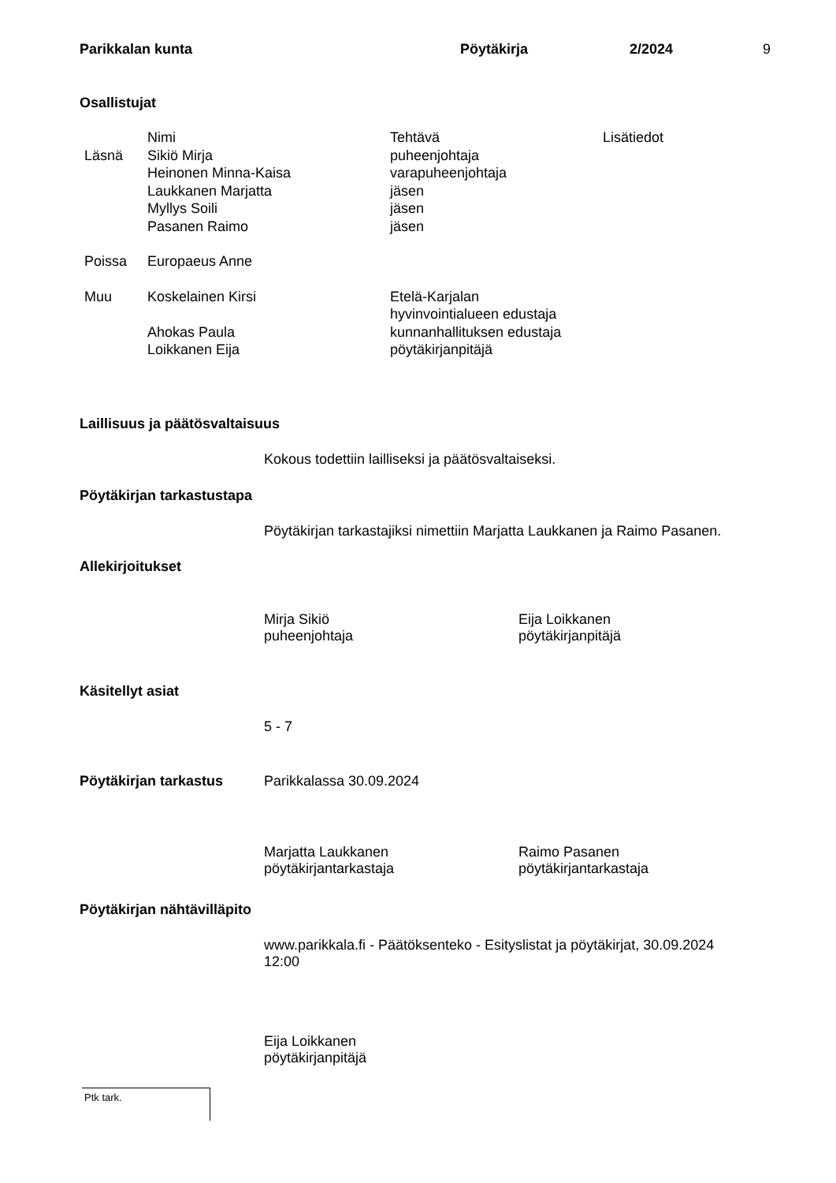Parikkalan kunta Pöytäkirja 2/2024 9
Osallistujat
| | Nimi | Tehtävä | Lisätiedot |
| --- | --- | --- | --- |
| Läsnä | Sikiö Mirja | puheenjohtaja | |
| | Heinonen Minna-Kaisa | varapuheenjohtaja | |
| | Laukkanen Marjatta | jäsen | |
| | Myllys Soili | jäsen | |
| | Pasanen Raimo | jäsen | |
| Poissa | Europaeus Anne | | |
| Muu | Koskelainen Kirsi | Etelä-Karjalan hyvinvointialueen edustaja | |
| | Ahokas Paula | kunnanhallituksen edustaja | |
| | Loikkanen Eija | pöytäkirjanpitäjä | |
Laillisuus ja päätösvaltaisuus
Kokous todettiin lailliseksi ja päätösvaltaiseksi.
Pöytäkirjan tarkastustapa
Pöytäkirjan tarkastajiksi nimettiin Marjatta Laukkanen ja Raimo Pasanen.
Allekirjoitukset
Mirja Sikiö
puheenjohtaja
Eija Loikkanen
pöytäkirjanpitäjä
Käsitellyt asiat
5 - 7
Pöytäkirjan tarkastus Parikkalassa 30.09.2024
Marjatta Laukkanen
pöytäkirjantarkastaja
Raimo Pasanen
pöytäkirjantarkastaja
Pöytäkirjan nähtävilläpito
www.parikkala.fi - Päätöksenteko - Esityslistat ja pöytäkirjat, 30.09.2024
12:00
Eija Loikkanen
pöytäkirjanpitäjä
Ptk tark.